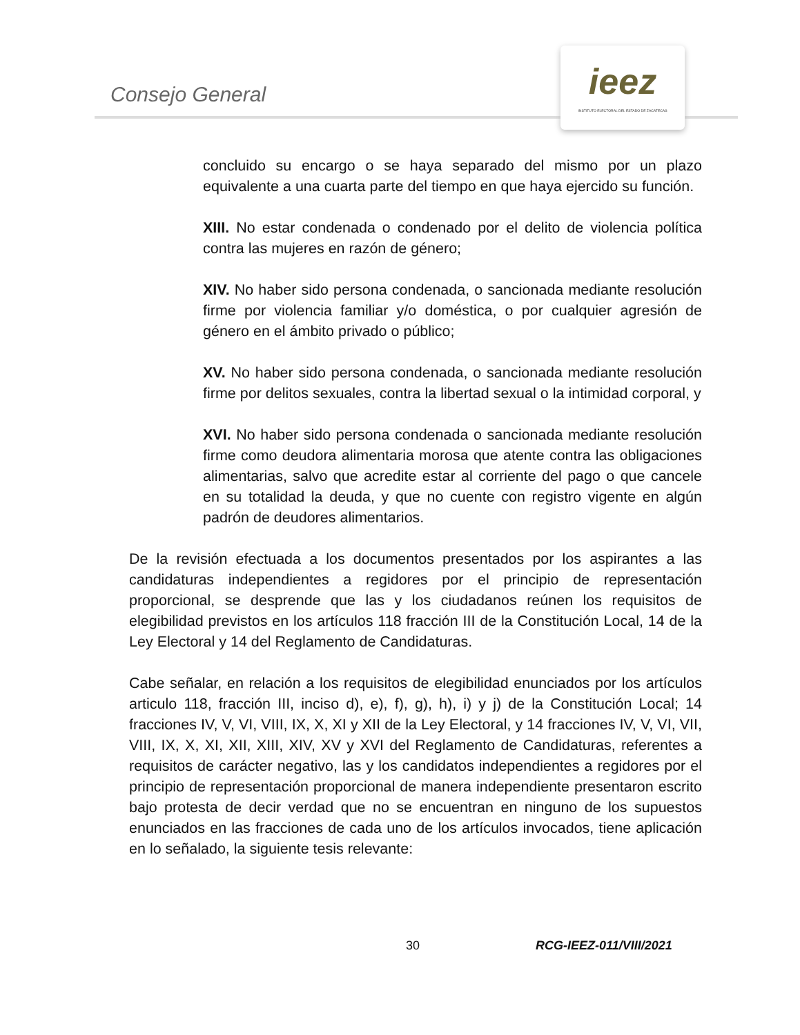Consejo General
ieez
INSTITUTO ELECTORAL DEL ESTADO DE ZACATECAS
concluido su encargo o se haya separado del mismo por un plazo equivalente a una cuarta parte del tiempo en que haya ejercido su función.
XIII. No estar condenada o condenado por el delito de violencia política contra las mujeres en razón de género;
XIV. No haber sido persona condenada, o sancionada mediante resolución firme por violencia familiar y/o doméstica, o por cualquier agresión de género en el ámbito privado o público;
XV. No haber sido persona condenada, o sancionada mediante resolución firme por delitos sexuales, contra la libertad sexual o la intimidad corporal, y
XVI. No haber sido persona condenada o sancionada mediante resolución firme como deudora alimentaria morosa que atente contra las obligaciones alimentarias, salvo que acredite estar al corriente del pago o que cancele en su totalidad la deuda, y que no cuente con registro vigente en algún padrón de deudores alimentarios.
De la revisión efectuada a los documentos presentados por los aspirantes a las candidaturas independientes a regidores por el principio de representación proporcional, se desprende que las y los ciudadanos reúnen los requisitos de elegibilidad previstos en los artículos 118 fracción III de la Constitución Local, 14 de la Ley Electoral y 14 del Reglamento de Candidaturas.
Cabe señalar, en relación a los requisitos de elegibilidad enunciados por los artículos articulo 118, fracción III, inciso d), e), f), g), h), i) y j) de la Constitución Local; 14 fracciones IV, V, VI, VIII, IX, X, XI y XII de la Ley Electoral, y 14 fracciones IV, V, VI, VII, VIII, IX, X, XI, XII, XIII, XIV, XV y XVI del Reglamento de Candidaturas, referentes a requisitos de carácter negativo, las y los candidatos independientes a regidores por el principio de representación proporcional de manera independiente presentaron escrito bajo protesta de decir verdad que no se encuentran en ninguno de los supuestos enunciados en las fracciones de cada uno de los artículos invocados, tiene aplicación en lo señalado, la siguiente tesis relevante:
30 RCG-IEEZ-011/VIII/2021